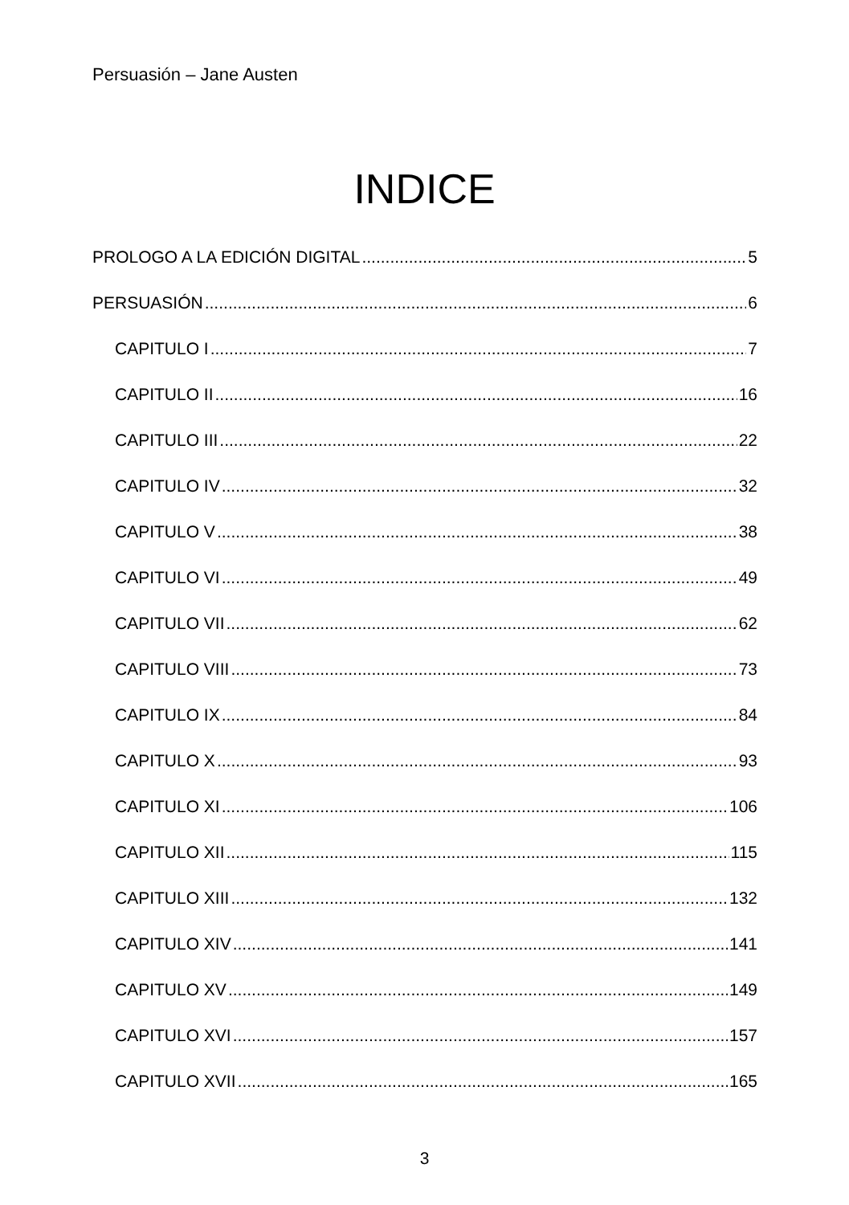Persuasión – Jane Austen
INDICE
PROLOGO A LA EDICIÓN DIGITAL 5
PERSUASIÓN 6
CAPITULO I 7
CAPITULO II 16
CAPITULO III 22
CAPITULO IV 32
CAPITULO V 38
CAPITULO VI 49
CAPITULO VII 62
CAPITULO VIII 73
CAPITULO IX 84
CAPITULO X 93
CAPITULO XI 106
CAPITULO XII 115
CAPITULO XIII 132
CAPITULO XIV 141
CAPITULO XV 149
CAPITULO XVI 157
CAPITULO XVII 165
3